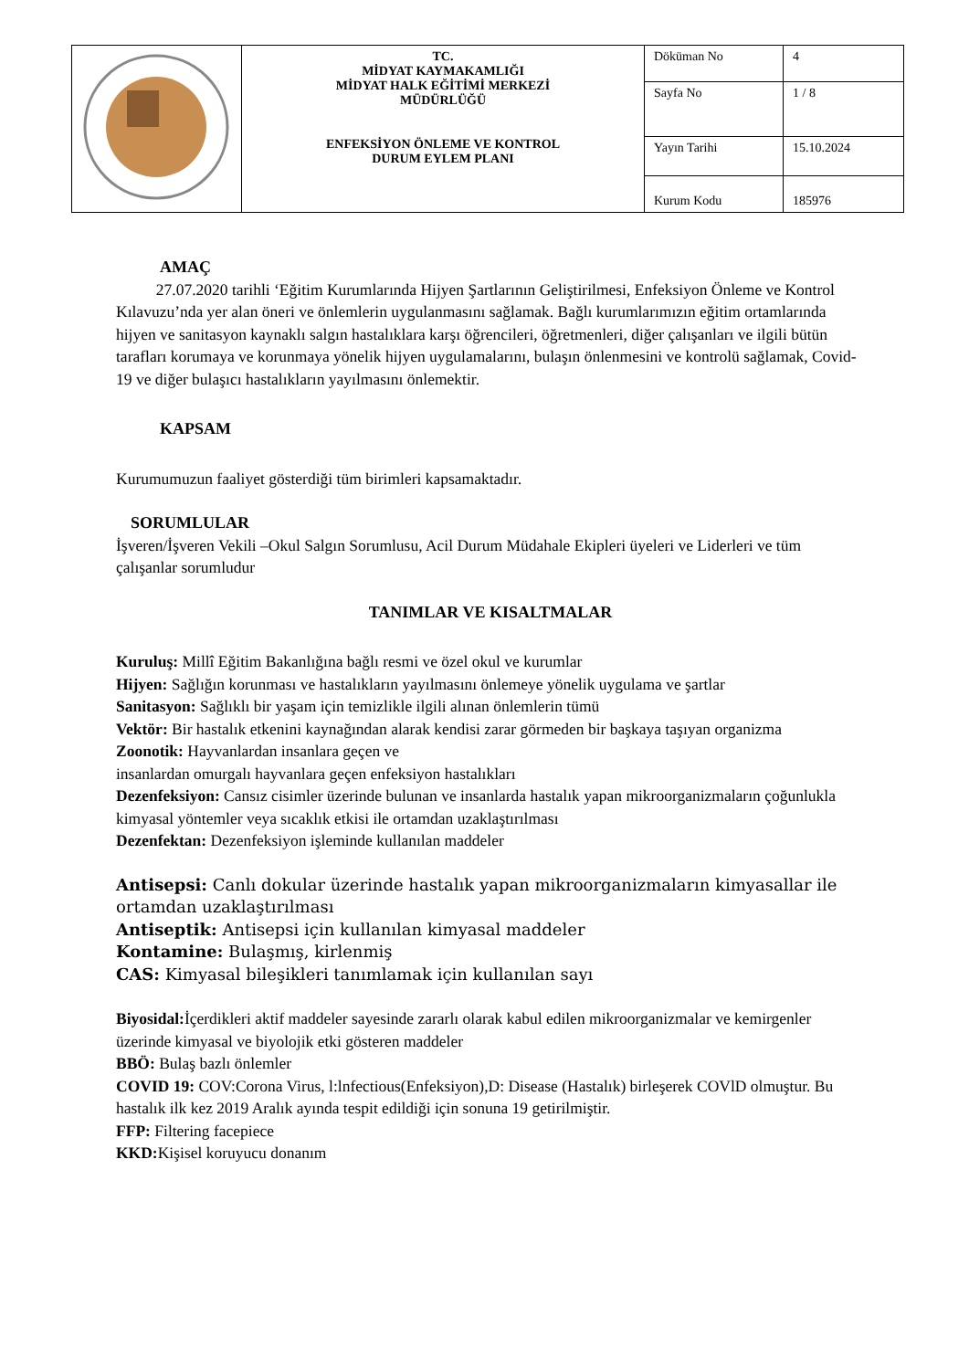| | TC. MİDYAT KAYMAKAMLIĞI MİDYAT HALK EĞİTİMİ MERKEZİ MÜDÜRLÜĞÜ ENFEKSİYON ÖNLEME VE KONTROL DURUM EYLEM PLANI | Döküman No | 4 |
| | | Sayfa No | 1 / 8 |
| | | Yayın Tarihi | 15.10.2024 |
| | | Kurum Kodu | 185976 |
AMAÇ
27.07.2020 tarihli ‘Eğitim Kurumlarında Hijyen Şartlarının Geliştirilmesi, Enfeksiyon Önleme ve Kontrol Kılavuzu’nda yer alan öneri ve önlemlerin uygulanmasını sağlamak. Bağlı kurumlarımızın eğitim ortamlarında hijyen ve sanitasyon kaynaklı salgın hastalıklara karşı öğrencileri, öğretmenleri, diğer çalışanları ve ilgili bütün tarafları korumaya ve korunmaya yönelik hijyen uygulamalarını, bulaşın önlenmesini ve kontrolü sağlamak, Covid-19 ve diğer bulaşıcı hastalıkların yayılmasını önlemektir.
KAPSAM
Kurumumuzun faaliyet gösterdiği tüm birimleri kapsamaktadır.
SORUMLULAR
İşveren/İşveren Vekili –Okul Salgın Sorumlusu, Acil Durum Müdahale Ekipleri üyeleri ve Liderleri ve tüm çalışanlar sorumludur
TANIMLAR VE KISALTMALAR
Kuruluş: Millî Eğitim Bakanlığına bağlı resmi ve özel okul ve kurumlar
Hijyen: Sağlığın korunması ve hastalıkların yayılmasını önlemeye yönelik uygulama ve şartlar
Sanitasyon: Sağlıklı bir yaşam için temizlikle ilgili alınan önlemlerin tümü
Vektör: Bir hastalık etkenini kaynağından alarak kendisi zarar görmeden bir başkaya taşıyan organizma
Zoonotik: Hayvanlardan insanlara geçen ve
insanlardan omurgalı hayvanlara geçen enfeksiyon hastalıkları
Dezenfeksiyon: Cansız cisimler üzerinde bulunan ve insanlarda hastalık yapan mikroorganizmaların çoğunlukla kimyasal yöntemler veya sıcaklık etkisi ile ortamdan uzaklaştırılması
Dezenfektan: Dezenfeksiyon işleminde kullanılan maddeler
Antisepsi: Canlı dokular üzerinde hastalık yapan mikroorganizmaların kimyasallar ile ortamdan uzaklaştırılması
Antiseptik: Antisepsi için kullanılan kimyasal maddeler
Kontamine: Bulaşmış, kirlenmiş
CAS: Kimyasal bileşikleri tanımlamak için kullanılan sayı
Biyosidal: İçerdikleri aktif maddeler sayesinde zararlı olarak kabul edilen mikroorganizmalar ve kemirgenler üzerinde kimyasal ve biyolojik etki gösteren maddeler
BBÖ: Bulaş bazlı önlemler
COVID 19: COV:Corona Virus, l:lnfectious(Enfeksiyon),D: Disease (Hastalık) birleşerek COVlD olmuştur. Bu hastalık ilk kez 2019 Aralık ayında tespit edildiği için sonuna 19 getirilmiştir.
FFP: Filtering facepiece
KKD: Kişisel koruyucu donanım